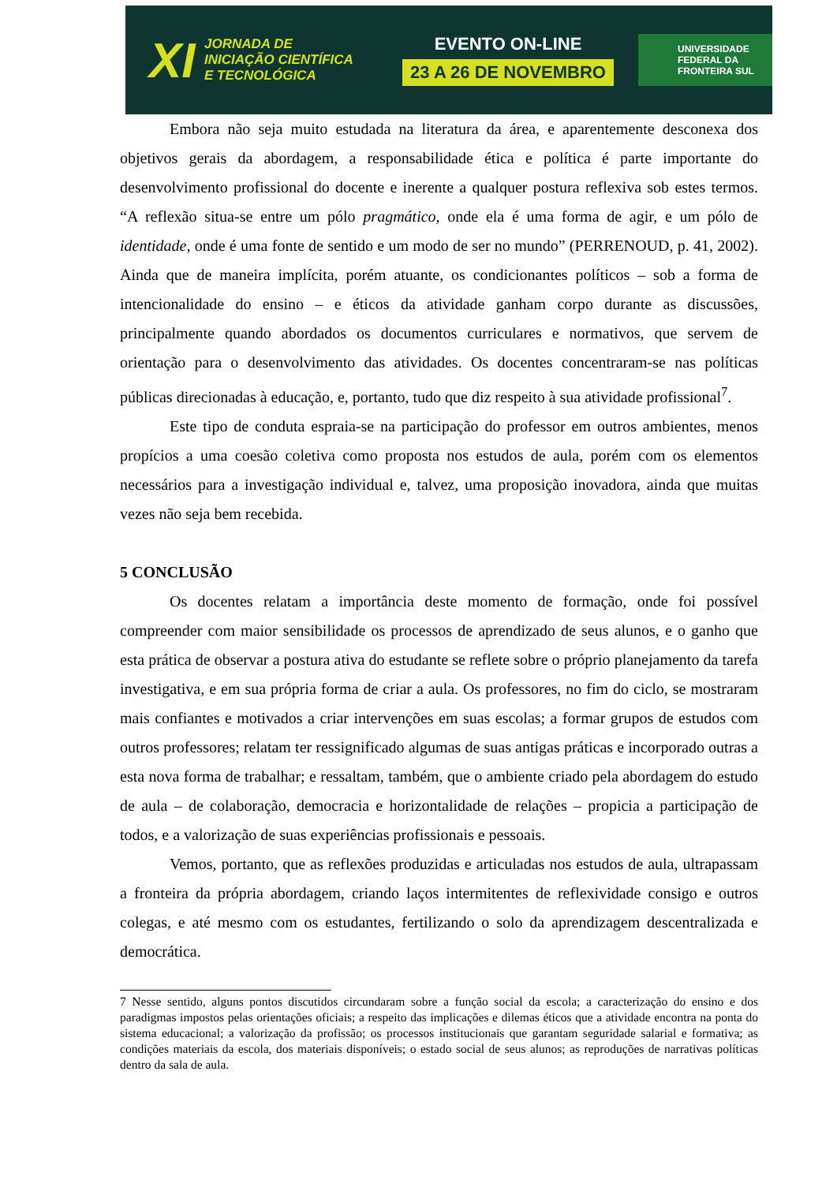XI
JORNADA DE
INICIAÇÃO CIENTÍFICA
E TECNOLÓGICA
EVENTO ON-LINE
23 A 26 DE NOVEMBRO
UNIVERSIDADE
FEDERAL DA
FRONTEIRA SUL
Embora não seja muito estudada na literatura da área, e aparentemente desconexa dos objetivos gerais da abordagem, a responsabilidade ética e política é parte importante do desenvolvimento profissional do docente e inerente a qualquer postura reflexiva sob estes termos. “A reflexão situa-se entre um pólo pragmático, onde ela é uma forma de agir, e um pólo de identidade, onde é uma fonte de sentido e um modo de ser no mundo” (PERRENOUD, p. 41, 2002). Ainda que de maneira implícita, porém atuante, os condicionantes políticos – sob a forma de intencionalidade do ensino – e éticos da atividade ganham corpo durante as discussões, principalmente quando abordados os documentos curriculares e normativos, que servem de orientação para o desenvolvimento das atividades. Os docentes concentraram-se nas políticas públicas direcionadas à educação, e, portanto, tudo que diz respeito à sua atividade profissional<sup>7</sup>.
Este tipo de conduta espraia-se na participação do professor em outros ambientes, menos propícios a uma coesão coletiva como proposta nos estudos de aula, porém com os elementos necessários para a investigação individual e, talvez, uma proposição inovadora, ainda que muitas vezes não seja bem recebida.
5 CONCLUSÃO
Os docentes relatam a importância deste momento de formação, onde foi possível compreender com maior sensibilidade os processos de aprendizado de seus alunos, e o ganho que esta prática de observar a postura ativa do estudante se reflete sobre o próprio planejamento da tarefa investigativa, e em sua própria forma de criar a aula. Os professores, no fim do ciclo, se mostraram mais confiantes e motivados a criar intervenções em suas escolas; a formar grupos de estudos com outros professores; relatam ter ressignificado algumas de suas antigas práticas e incorporado outras a esta nova forma de trabalhar; e ressaltam, também, que o ambiente criado pela abordagem do estudo de aula – de colaboração, democracia e horizontalidade de relações – propicia a participação de todos, e a valorização de suas experiências profissionais e pessoais.
Vemos, portanto, que as reflexões produzidas e articuladas nos estudos de aula, ultrapassam a fronteira da própria abordagem, criando laços intermitentes de reflexividade consigo e outros colegas, e até mesmo com os estudantes, fertilizando o solo da aprendizagem descentralizada e democrática.
7 Nesse sentido, alguns pontos discutidos circundaram sobre a função social da escola; a caracterização do ensino e dos paradigmas impostos pelas orientações oficiais; a respeito das implicações e dilemas éticos que a atividade encontra na ponta do sistema educacional; a valorização da profissão; os processos institucionais que garantam seguridade salarial e formativa; as condições materiais da escola, dos materiais disponíveis; o estado social de seus alunos; as reproduções de narrativas políticas dentro da sala de aula.